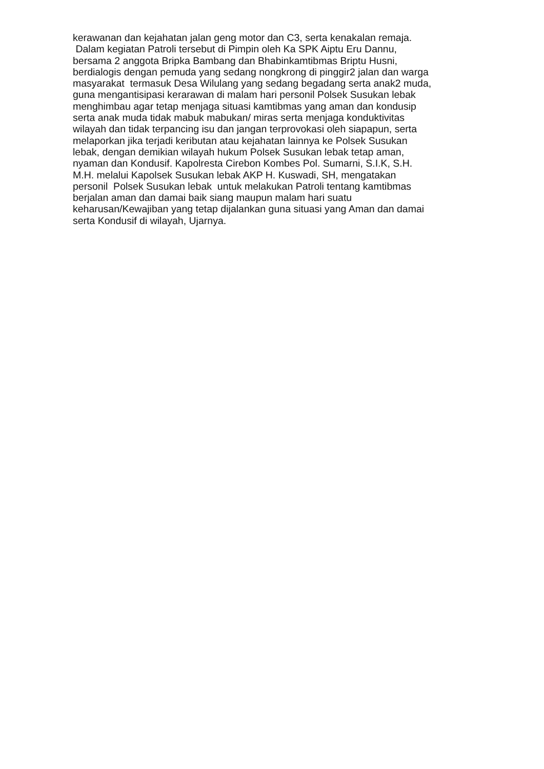kerawanan dan kejahatan jalan geng motor dan C3, serta kenakalan remaja.
Dalam kegiatan Patroli tersebut di Pimpin oleh Ka SPK Aiptu Eru Dannu,
bersama 2 anggota Bripka Bambang dan Bhabinkamtibmas Briptu Husni,
berdialogis dengan pemuda yang sedang nongkrong di pinggir2 jalan dan warga
masyarakat termasuk Desa Wilulang yang sedang begadang serta anak2 muda,
guna mengantisipasi kerarawan di malam hari personil Polsek Susukan lebak
menghimbau agar tetap menjaga situasi kamtibmas yang aman dan kondusip
serta anak muda tidak mabuk mabukan/ miras serta menjaga konduktivitas
wilayah dan tidak terpancing isu dan jangan terprovokasi oleh siapapun, serta
melaporkan jika terjadi keributan atau kejahatan lainnya ke Polsek Susukan
lebak, dengan demikian wilayah hukum Polsek Susukan lebak tetap aman,
nyaman dan Kondusif. Kapolresta Cirebon Kombes Pol. Sumarni, S.I.K, S.H.
M.H. melalui Kapolsek Susukan lebak AKP H. Kuswadi, SH, mengatakan
personil Polsek Susukan lebak untuk melakukan Patroli tentang kamtibmas
berjalan aman dan damai baik siang maupun malam hari suatu
keharusan/Kewajiban yang tetap dijalankan guna situasi yang Aman dan damai
serta Kondusif di wilayah, Ujarnya.